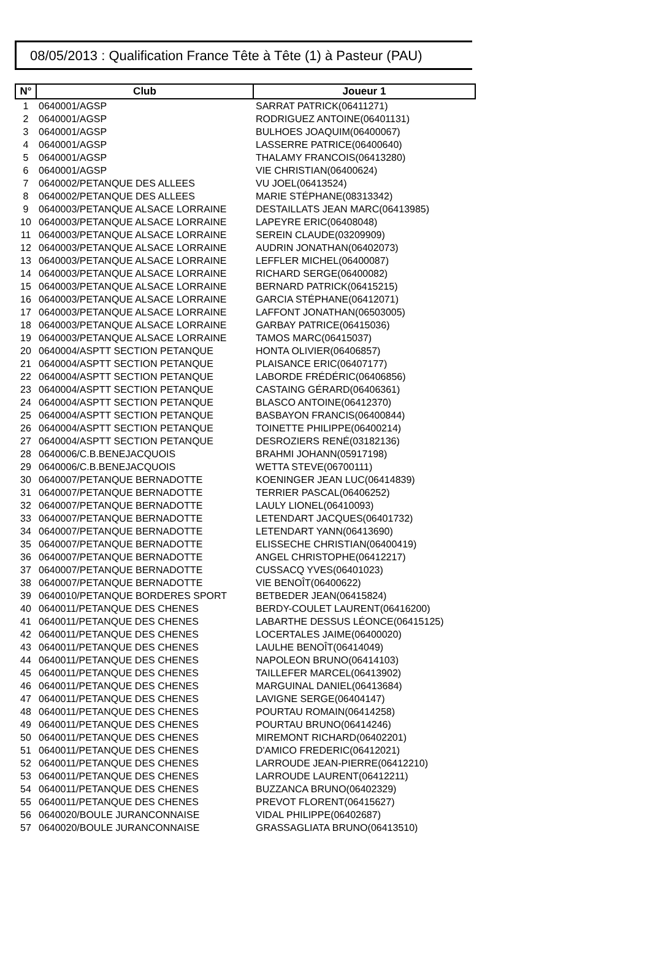08/05/2013 : Qualification France Tête à Tête (1) à Pasteur (PAU)
| N° | Club | Joueur 1 |
| --- | --- | --- |
| 1 | 0640001/AGSP | SARRAT PATRICK(06411271) |
| 2 | 0640001/AGSP | RODRIGUEZ ANTOINE(06401131) |
| 3 | 0640001/AGSP | BULHOES JOAQUIM(06400067) |
| 4 | 0640001/AGSP | LASSERRE PATRICE(06400640) |
| 5 | 0640001/AGSP | THALAMY FRANCOIS(06413280) |
| 6 | 0640001/AGSP | VIE CHRISTIAN(06400624) |
| 7 | 0640002/PETANQUE DES ALLEES | VU JOEL(06413524) |
| 8 | 0640002/PETANQUE DES ALLEES | MARIE STÉPHANE(08313342) |
| 9 | 0640003/PETANQUE ALSACE LORRAINE | DESTAILLATS JEAN MARC(06413985) |
| 10 | 0640003/PETANQUE ALSACE LORRAINE | LAPEYRE ERIC(06408048) |
| 11 | 0640003/PETANQUE ALSACE LORRAINE | SEREIN CLAUDE(03209909) |
| 12 | 0640003/PETANQUE ALSACE LORRAINE | AUDRIN JONATHAN(06402073) |
| 13 | 0640003/PETANQUE ALSACE LORRAINE | LEFFLER MICHEL(06400087) |
| 14 | 0640003/PETANQUE ALSACE LORRAINE | RICHARD SERGE(06400082) |
| 15 | 0640003/PETANQUE ALSACE LORRAINE | BERNARD PATRICK(06415215) |
| 16 | 0640003/PETANQUE ALSACE LORRAINE | GARCIA STÉPHANE(06412071) |
| 17 | 0640003/PETANQUE ALSACE LORRAINE | LAFFONT JONATHAN(06503005) |
| 18 | 0640003/PETANQUE ALSACE LORRAINE | GARBAY PATRICE(06415036) |
| 19 | 0640003/PETANQUE ALSACE LORRAINE | TAMOS MARC(06415037) |
| 20 | 0640004/ASPTT SECTION PETANQUE | HONTA OLIVIER(06406857) |
| 21 | 0640004/ASPTT SECTION PETANQUE | PLAISANCE ERIC(06407177) |
| 22 | 0640004/ASPTT SECTION PETANQUE | LABORDE FRÉDÉRIC(06406856) |
| 23 | 0640004/ASPTT SECTION PETANQUE | CASTAING GÉRARD(06406361) |
| 24 | 0640004/ASPTT SECTION PETANQUE | BLASCO ANTOINE(06412370) |
| 25 | 0640004/ASPTT SECTION PETANQUE | BASBAYON FRANCIS(06400844) |
| 26 | 0640004/ASPTT SECTION PETANQUE | TOINETTE PHILIPPE(06400214) |
| 27 | 0640004/ASPTT SECTION PETANQUE | DESROZIERS RENÉ(03182136) |
| 28 | 0640006/C.B.BENEJACQUOIS | BRAHMI JOHANN(05917198) |
| 29 | 0640006/C.B.BENEJACQUOIS | WETTA STEVE(06700111) |
| 30 | 0640007/PETANQUE BERNADOTTE | KOENINGER JEAN LUC(06414839) |
| 31 | 0640007/PETANQUE BERNADOTTE | TERRIER PASCAL(06406252) |
| 32 | 0640007/PETANQUE BERNADOTTE | LAULY LIONEL(06410093) |
| 33 | 0640007/PETANQUE BERNADOTTE | LETENDART JACQUES(06401732) |
| 34 | 0640007/PETANQUE BERNADOTTE | LETENDART YANN(06413690) |
| 35 | 0640007/PETANQUE BERNADOTTE | ELISSECHE CHRISTIAN(06400419) |
| 36 | 0640007/PETANQUE BERNADOTTE | ANGEL CHRISTOPHE(06412217) |
| 37 | 0640007/PETANQUE BERNADOTTE | CUSSACQ YVES(06401023) |
| 38 | 0640007/PETANQUE BERNADOTTE | VIE BENOÎT(06400622) |
| 39 | 0640010/PETANQUE BORDERES SPORT | BETBEDER JEAN(06415824) |
| 40 | 0640011/PETANQUE DES CHENES | BERDY-COULET LAURENT(06416200) |
| 41 | 0640011/PETANQUE DES CHENES | LABARTHE DESSUS LÉONCE(06415125) |
| 42 | 0640011/PETANQUE DES CHENES | LOCERTALES JAIME(06400020) |
| 43 | 0640011/PETANQUE DES CHENES | LAULHE BENOÎT(06414049) |
| 44 | 0640011/PETANQUE DES CHENES | NAPOLEON BRUNO(06414103) |
| 45 | 0640011/PETANQUE DES CHENES | TAILLEFER MARCEL(06413902) |
| 46 | 0640011/PETANQUE DES CHENES | MARGUINAL DANIEL(06413684) |
| 47 | 0640011/PETANQUE DES CHENES | LAVIGNE SERGE(06404147) |
| 48 | 0640011/PETANQUE DES CHENES | POURTAU ROMAIN(06414258) |
| 49 | 0640011/PETANQUE DES CHENES | POURTAU BRUNO(06414246) |
| 50 | 0640011/PETANQUE DES CHENES | MIREMONT RICHARD(06402201) |
| 51 | 0640011/PETANQUE DES CHENES | D'AMICO FREDERIC(06412021) |
| 52 | 0640011/PETANQUE DES CHENES | LARROUDE JEAN-PIERRE(06412210) |
| 53 | 0640011/PETANQUE DES CHENES | LARROUDE LAURENT(06412211) |
| 54 | 0640011/PETANQUE DES CHENES | BUZZANCA BRUNO(06402329) |
| 55 | 0640011/PETANQUE DES CHENES | PREVOT FLORENT(06415627) |
| 56 | 0640020/BOULE JURANCONNAISE | VIDAL PHILIPPE(06402687) |
| 57 | 0640020/BOULE JURANCONNAISE | GRASSAGLIATA BRUNO(06413510) |